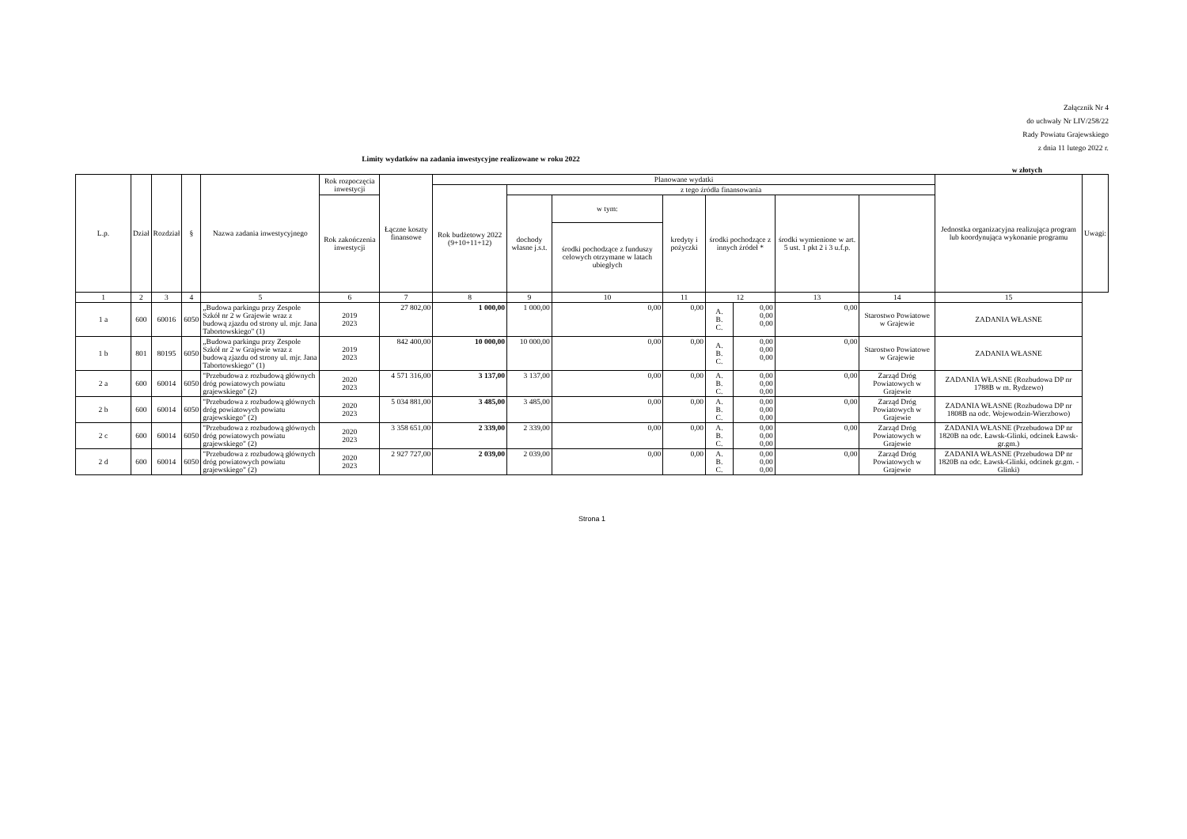Załącznik Nr 4
do uchwały Nr LIV/258/22
Rady Powiatu Grajewskiego
z dnia 11 lutego 2022 r.
Limity wydatków na zadania inwestycyjne realizowane w roku 2022
w złotych
| L.p. | Dział | Rozdział | § | Nazwa zadania inwestycyjnego | Rok rozpoczęcia inwestycji | Łączne koszty finansowe | Planowane wydatki | | | | | | | | Jednostka organizacyjna realizująca program lub koordynująca wykonanie programu | Uwagi: |
| --- | --- | --- | --- | --- | --- | --- | --- | --- | --- | --- | --- | --- | --- | --- | --- | --- |
| | | | | | | | Rok budżetowy 2022 (9+10+11+12) | z tego źródła finansowania | | | | | | | | |
| | | | | | Rok zakończenia inwestycji | | | dochody własne j.s.t. | w tym: | kredyty i pożyczki | środki pochodzące z innych źródeł * | | środki wymienione w art. 5 ust. 1 pkt 2 i 3 u.f.p. | | | |
| | | | | | | | | | środki pochodzące z funduszy celowych otrzymane w latach ubiegłych | | | | | | | |
| 1 | 2 | 3 | 4 | 5 | 6 | 7 | 8 | 9 | 10 | 11 | 12 | | 13 | 14 | 15 | |
| 1 a | 600 | 60016 | 6050 | „Budowa parkingu przy Zespole Szkół nr 2 w Grajewie wraz z budową zjazdu od strony ul. mjr. Jana Tabortowskiego" (1) | 2019 2023 | 27 802,00 | 1 000,00 | 1 000,00 | 0,00 | 0,00 | A. B. C. | 0,00 0,00 0,00 | 0,00 | Starostwo Powiatowe w Grajewie | ZADANIA WŁASNE | |
| 1 b | 801 | 80195 | 6050 | „Budowa parkingu przy Zespole Szkół nr 2 w Grajewie wraz z budową zjazdu od strony ul. mjr. Jana Tabortowskiego" (1) | 2019 2023 | 842 400,00 | 10 000,00 | 10 000,00 | 0,00 | 0,00 | A. B. C. | 0,00 0,00 0,00 | 0,00 | Starostwo Powiatowe w Grajewie | ZADANIA WŁASNE | |
| 2 a | 600 | 60014 | 6050 | "Przebudowa z rozbudową głównych dróg powiatowych powiatu grajewskiego" (2) | 2020 2023 | 4 571 316,00 | 3 137,00 | 3 137,00 | 0,00 | 0,00 | A. B. C. | 0,00 0,00 0,00 | 0,00 | Zarząd Dróg Powiatowych w Grajewie | ZADANIA WŁASNE (Rozbudowa DP nr 1788B w m. Rydzewo) | |
| 2 b | 600 | 60014 | 6050 | "Przebudowa z rozbudową głównych dróg powiatowych powiatu grajewskiego" (2) | 2020 2023 | 5 034 881,00 | 3 485,00 | 3 485,00 | 0,00 | 0,00 | A. B. C. | 0,00 0,00 0,00 | 0,00 | Zarząd Dróg Powiatowych w Grajewie | ZADANIA WŁASNE (Rozbudowa DP nr 1808B na odc. Wojewodzin-Wierzbowo) | |
| 2 c | 600 | 60014 | 6050 | "Przebudowa z rozbudową głównych dróg powiatowych powiatu grajewskiego" (2) | 2020 2023 | 3 358 651,00 | 2 339,00 | 2 339,00 | 0,00 | 0,00 | A. B. C. | 0,00 0,00 0,00 | 0,00 | Zarząd Dróg Powiatowych w Grajewie | ZADANIA WŁASNE (Przebudowa DP nr 1820B na odc. Ławsk-Glinki, odcinek Ławsk-gr.gm.) | |
| 2 d | 600 | 60014 | 6050 | "Przebudowa z rozbudową głównych dróg powiatowych powiatu grajewskiego" (2) | 2020 2023 | 2 927 727,00 | 2 039,00 | 2 039,00 | 0,00 | 0,00 | A. B. C. | 0,00 0,00 0,00 | 0,00 | Zarząd Dróg Powiatowych w Grajewie | ZADANIA WŁASNE (Przebudowa DP nr 1820B na odc. Ławsk-Glinki, odcinek gr.gm. - Glinki) | |
Strona 1